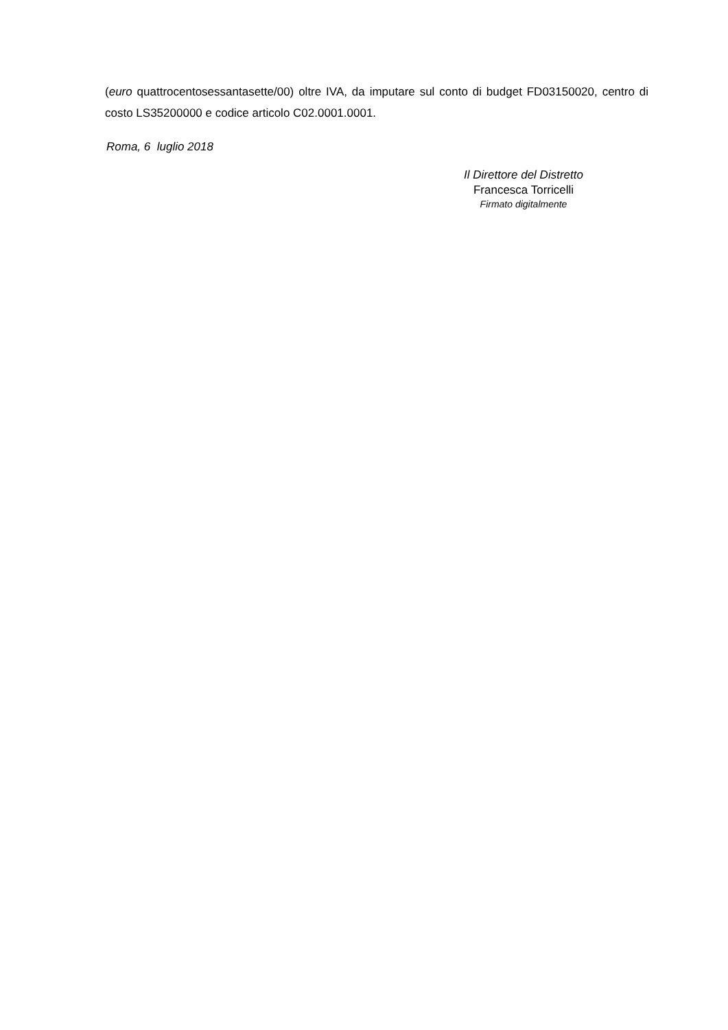(euro quattrocentosessantasette/00) oltre IVA, da imputare sul conto di budget FD03150020, centro di costo LS35200000 e codice articolo C02.0001.0001.
Roma, 6 luglio 2018
Il Direttore del Distretto
Francesca Torricelli
Firmato digitalmente